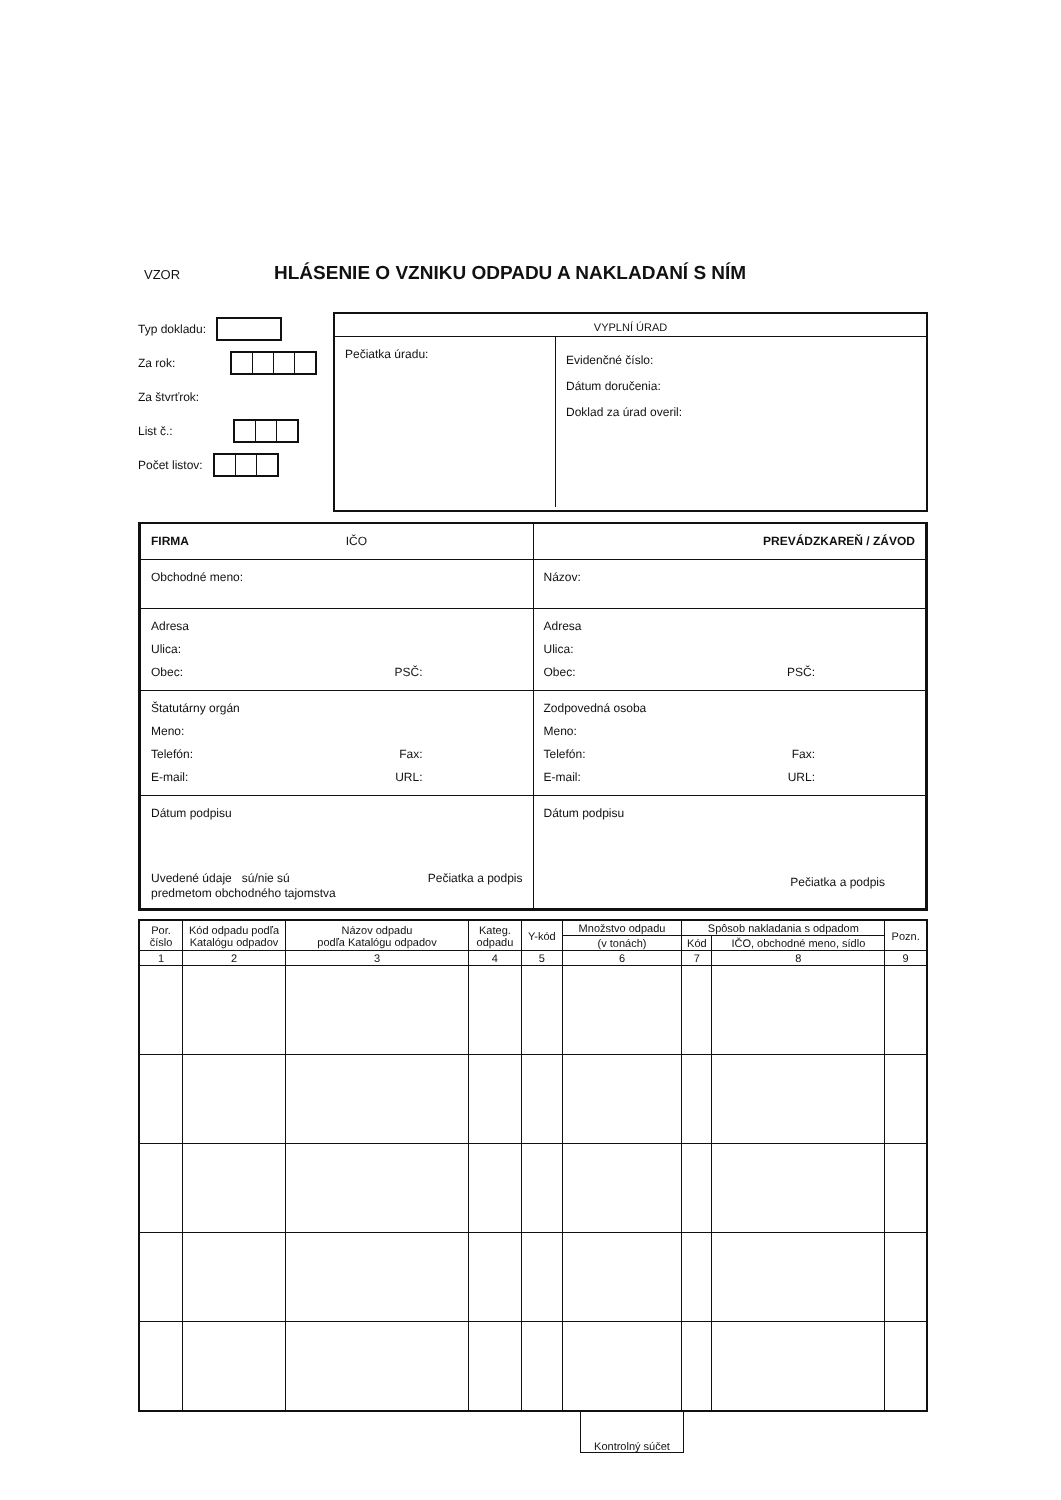VZOR
HLÁSENIE O VZNIKU ODPADU A NAKLADANÍ S NÍM
Typ dokladu:
Za rok:
Za štvrťrok:
List č.:
Počet listov:
VYPLNÍ ÚRAD
Pečiatka úradu:
Evidenčné číslo:
Dátum doručenia:
Doklad za úrad overil:
| FIRMA IČO | PREVÁDZKAREŇ / ZÁVOD |
| Obchodné meno: | Názov: |
| Adresa Ulica: Obec: PSČ: | Adresa Ulica: Obec: PSČ: |
| Štatutárny orgán Meno: Telefón: Fax: E-mail: URL: | Zodpovedná osoba Meno: Telefón: Fax: E-mail: URL: |
| Dátum podpisu Uvedené údaje sú/nie sú predmetom obchodného tajomstva Pečiatka a podpis | Dátum podpisu Pečiatka a podpis |
| Por. číslo | Kód odpadu podľa Katalógu odpadov | Názov odpadu podľa Katalógu odpadov | Kateg. odpadu | Y-kód | Množstvo odpadu | Spôsob nakladania s odpadom | | Pozn. |
| --- | --- | --- | --- | --- | --- | --- | --- | --- |
| | | | | | (v tonách) | Kód | IČO, obchodné meno, sídlo | |
| 1 | 2 | 3 | 4 | 5 | 6 | 7 | 8 | 9 |
Kontrolný súčet